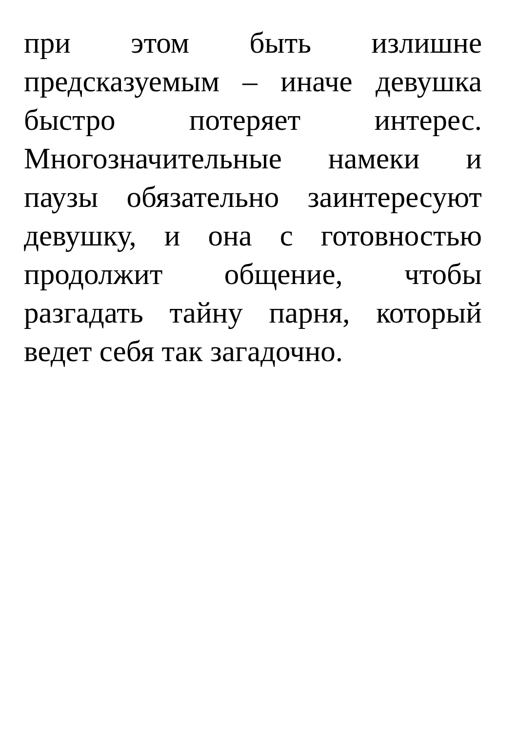при этом быть излишне предсказуемым – иначе девушка быстро потеряет интерес. Многозначительные намеки и паузы обязательно заинтересуют девушку, и она с готовностью продолжит общение, чтобы разгадать тайну парня, который ведет себя так загадочно.